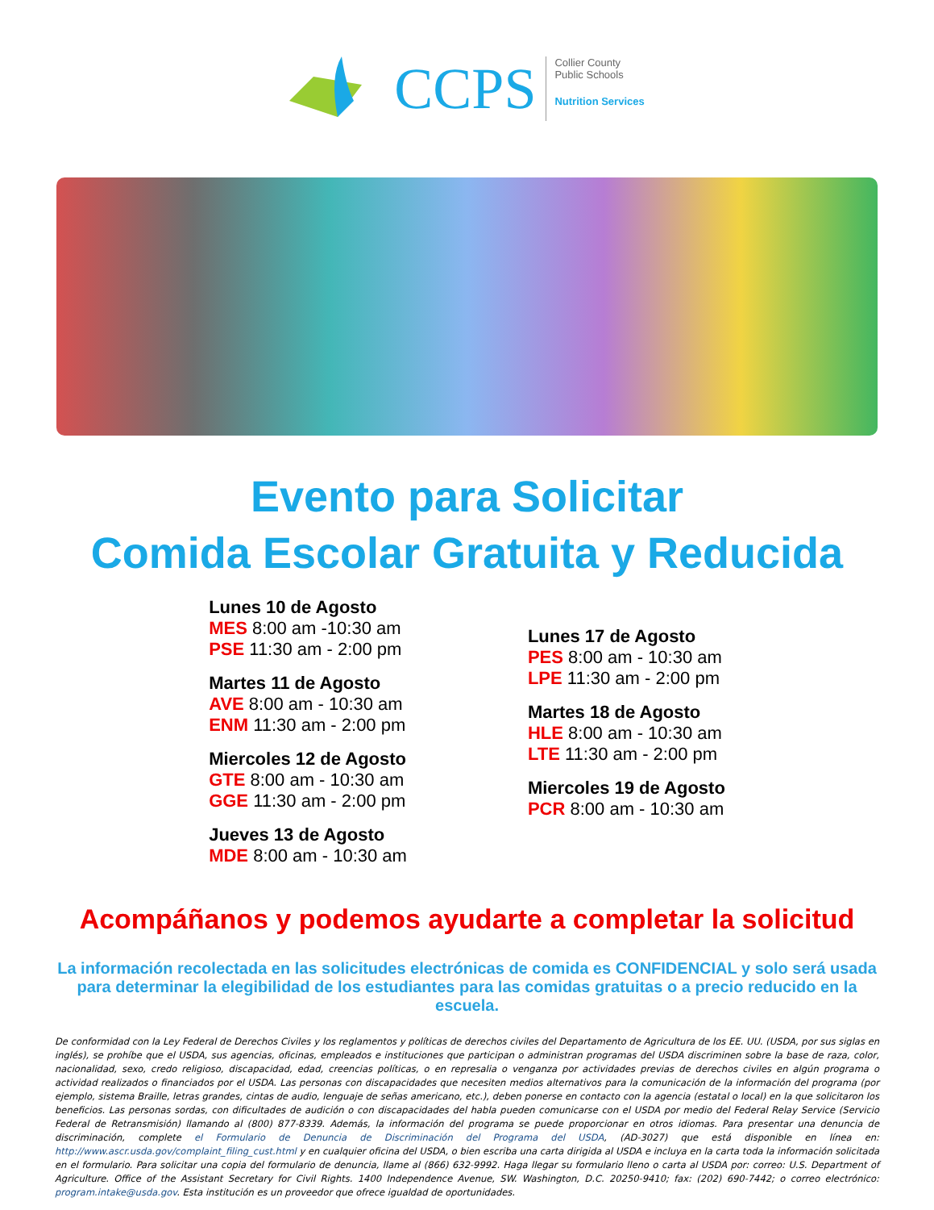CCPS
Collier County
Public Schools
Nutrition Services
Evento para Solicitar
Comida Escolar Gratuita y Reducida
Lunes 10 de Agosto
MES 8:00 am -10:30 am
PSE 11:30 am - 2:00 pm
Martes 11 de Agosto
AVE 8:00 am - 10:30 am
ENM 11:30 am - 2:00 pm
Miercoles 12 de Agosto
GTE 8:00 am - 10:30 am
GGE 11:30 am - 2:00 pm
Jueves 13 de Agosto
MDE 8:00 am - 10:30 am
Lunes 17 de Agosto
PES 8:00 am - 10:30 am
LPE 11:30 am - 2:00 pm
Martes 18 de Agosto
HLE 8:00 am - 10:30 am
LTE 11:30 am - 2:00 pm
Miercoles 19 de Agosto
PCR 8:00 am - 10:30 am
Acompáñanos y podemos ayudarte a completar la solicitud
La información recolectada en las solicitudes electrónicas de comida es CONFIDENCIAL y solo será usada para determinar la elegibilidad de los estudiantes para las comidas gratuitas o a precio reducido en la escuela.
De conformidad con la Ley Federal de Derechos Civiles y los reglamentos y políticas de derechos civiles del Departamento de Agricultura de los EE. UU. (USDA, por sus siglas en inglés), se prohíbe que el USDA, sus agencias, oficinas, empleados e instituciones que participan o administran programas del USDA discriminen sobre la base de raza, color, nacionalidad, sexo, credo religioso, discapacidad, edad, creencias políticas, o en represalia o venganza por actividades previas de derechos civiles en algún programa o actividad realizados o financiados por el USDA. Las personas con discapacidades que necesiten medios alternativos para la comunicación de la información del programa (por ejemplo, sistema Braille, letras grandes, cintas de audio, lenguaje de señas americano, etc.), deben ponerse en contacto con la agencia (estatal o local) en la que solicitaron los beneficios. Las personas sordas, con dificultades de audición o con discapacidades del habla pueden comunicarse con el USDA por medio del Federal Relay Service (Servicio Federal de Retransmisión) llamando al (800) 877-8339. Además, la información del programa se puede proporcionar en otros idiomas. Para presentar una denuncia de discriminación, complete el Formulario de Denuncia de Discriminación del Programa del USDA, (AD-3027) que está disponible en línea en: http://www.ascr.usda.gov/complaint_filing_cust.html y en cualquier oficina del USDA, o bien escriba una carta dirigida al USDA e incluya en la carta toda la información solicitada en el formulario. Para solicitar una copia del formulario de denuncia, llame al (866) 632-9992. Haga llegar su formulario lleno o carta al USDA por: correo: U.S. Department of Agriculture. Office of the Assistant Secretary for Civil Rights. 1400 Independence Avenue, SW. Washington, D.C. 20250-9410; fax: (202) 690-7442; o correo electrónico: program.intake@usda.gov. Esta institución es un proveedor que ofrece igualdad de oportunidades.